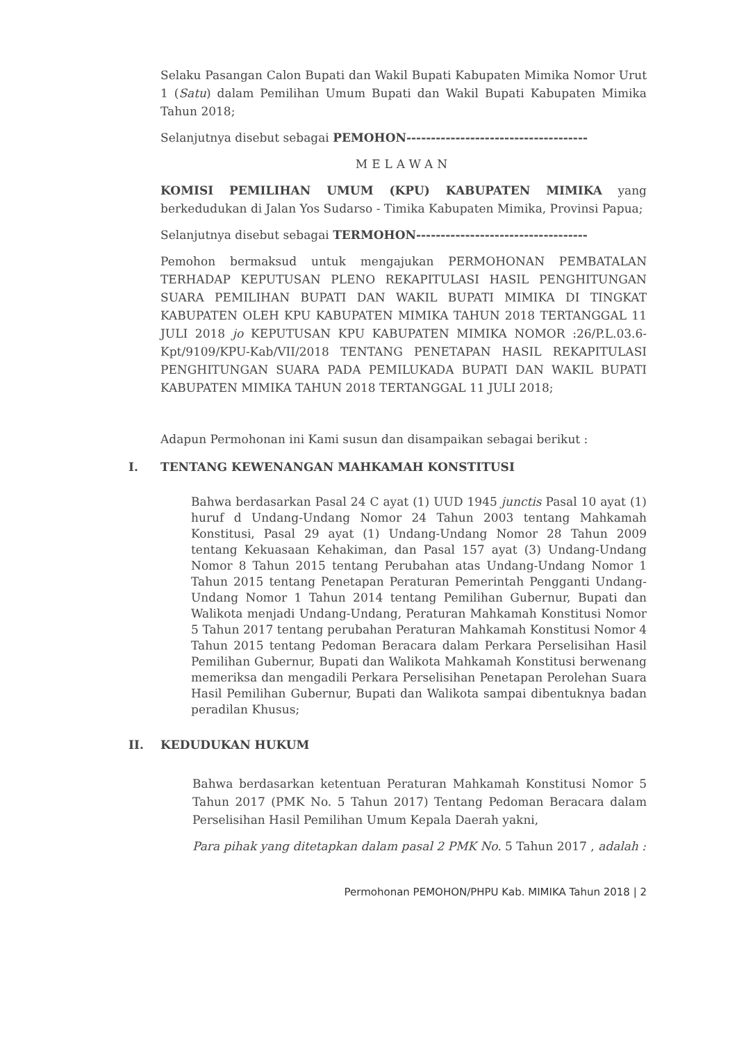Selaku Pasangan Calon Bupati dan Wakil Bupati Kabupaten Mimika Nomor Urut 1 (Satu) dalam Pemilihan Umum Bupati dan Wakil Bupati Kabupaten Mimika Tahun 2018;
Selanjutnya disebut sebagai PEMOHON-------------------------------------
MELAWAN
KOMISI PEMILIHAN UMUM (KPU) KABUPATEN MIMIKA yang berkedudukan di Jalan Yos Sudarso - Timika Kabupaten Mimika, Provinsi Papua;
Selanjutnya disebut sebagai TERMOHON-----------------------------------
Pemohon bermaksud untuk mengajukan PERMOHONAN PEMBATALAN TERHADAP KEPUTUSAN PLENO REKAPITULASI HASIL PENGHITUNGAN SUARA PEMILIHAN BUPATI DAN WAKIL BUPATI MIMIKA DI TINGKAT KABUPATEN OLEH KPU KABUPATEN MIMIKA TAHUN 2018 TERTANGGAL 11 JULI 2018 jo KEPUTUSAN KPU KABUPATEN MIMIKA NOMOR :26/P.L.03.6-Kpt/9109/KPU-Kab/VII/2018 TENTANG PENETAPAN HASIL REKAPITULASI PENGHITUNGAN SUARA PADA PEMILUKADA BUPATI DAN WAKIL BUPATI KABUPATEN MIMIKA TAHUN 2018 TERTANGGAL 11 JULI 2018;
Adapun Permohonan ini Kami susun dan disampaikan sebagai berikut :
I. TENTANG KEWENANGAN MAHKAMAH KONSTITUSI
Bahwa berdasarkan Pasal 24 C ayat (1) UUD 1945 junctis Pasal 10 ayat (1) huruf d Undang-Undang Nomor 24 Tahun 2003 tentang Mahkamah Konstitusi, Pasal 29 ayat (1) Undang-Undang Nomor 28 Tahun 2009 tentang Kekuasaan Kehakiman, dan Pasal 157 ayat (3) Undang-Undang Nomor 8 Tahun 2015 tentang Perubahan atas Undang-Undang Nomor 1 Tahun 2015 tentang Penetapan Peraturan Pemerintah Pengganti Undang-Undang Nomor 1 Tahun 2014 tentang Pemilihan Gubernur, Bupati dan Walikota menjadi Undang-Undang, Peraturan Mahkamah Konstitusi Nomor 5 Tahun 2017 tentang perubahan Peraturan Mahkamah Konstitusi Nomor 4 Tahun 2015 tentang Pedoman Beracara dalam Perkara Perselisihan Hasil Pemilihan Gubernur, Bupati dan Walikota Mahkamah Konstitusi berwenang memeriksa dan mengadili Perkara Perselisihan Penetapan Perolehan Suara Hasil Pemilihan Gubernur, Bupati dan Walikota sampai dibentuknya badan peradilan Khusus;
II. KEDUDUKAN HUKUM
Bahwa berdasarkan ketentuan Peraturan Mahkamah Konstitusi Nomor 5 Tahun 2017 (PMK No. 5 Tahun 2017) Tentang Pedoman Beracara dalam Perselisihan Hasil Pemilihan Umum Kepala Daerah yakni,
Para pihak yang ditetapkan dalam pasal 2 PMK No. 5 Tahun 2017 , adalah :
Permohonan PEMOHON/PHPU Kab. MIMIKA Tahun 2018 | 2